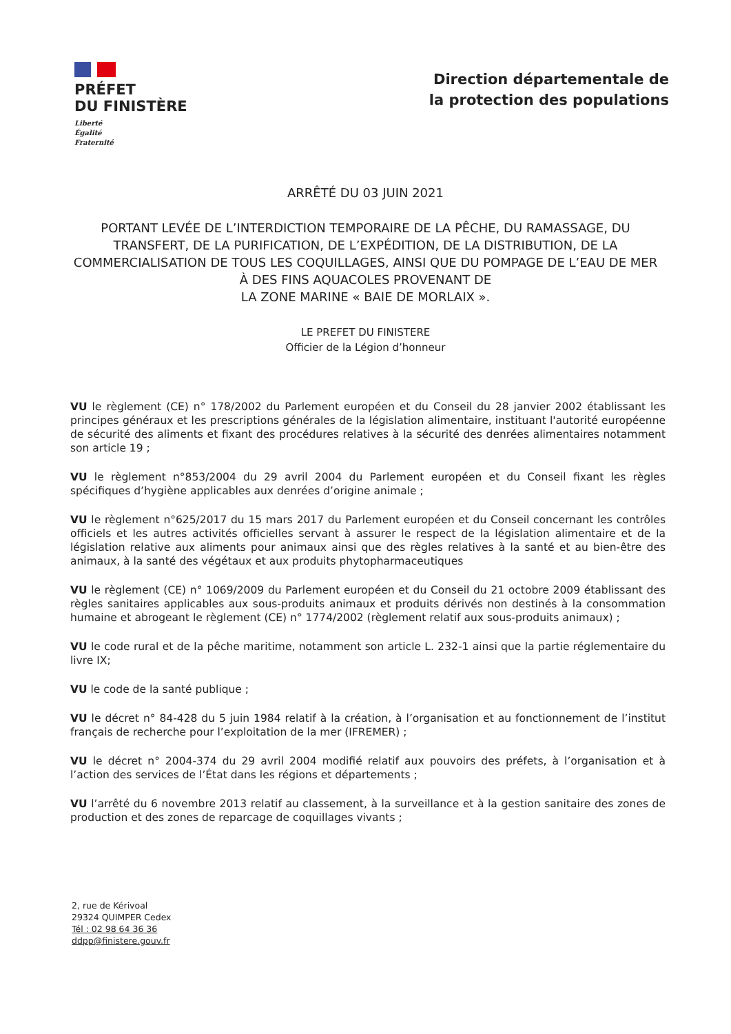PRÉFET
DU FINISTÈRE
Liberté
Égalité
Fraternité
Direction départementale de
la protection des populations
ARRÊTÉ DU 03 JUIN 2021
PORTANT LEVÉE DE L’INTERDICTION TEMPORAIRE DE LA PÊCHE, DU RAMASSAGE, DU TRANSFERT, DE LA PURIFICATION, DE L’EXPÉDITION, DE LA DISTRIBUTION, DE LA COMMERCIALISATION DE TOUS LES COQUILLAGES, AINSI QUE DU POMPAGE DE L’EAU DE MER À DES FINS AQUACOLES PROVENANT DE
LA ZONE MARINE « BAIE DE MORLAIX ».
LE PREFET DU FINISTERE
Officier de la Légion d’honneur
VU le règlement (CE) n° 178/2002 du Parlement européen et du Conseil du 28 janvier 2002 établissant les principes généraux et les prescriptions générales de la législation alimentaire, instituant l'autorité européenne de sécurité des aliments et fixant des procédures relatives à la sécurité des denrées alimentaires notamment son article 19 ;
VU le règlement n°853/2004 du 29 avril 2004 du Parlement européen et du Conseil fixant les règles spécifiques d’hygiène applicables aux denrées d’origine animale ;
VU le règlement n°625/2017 du 15 mars 2017 du Parlement européen et du Conseil concernant les contrôles officiels et les autres activités officielles servant à assurer le respect de la législation alimentaire et de la législation relative aux aliments pour animaux ainsi que des règles relatives à la santé et au bien-être des animaux, à la santé des végétaux et aux produits phytopharmaceutiques
VU le règlement (CE) n° 1069/2009 du Parlement européen et du Conseil du 21 octobre 2009 établissant des règles sanitaires applicables aux sous-produits animaux et produits dérivés non destinés à la consommation humaine et abrogeant le règlement (CE) n° 1774/2002 (règlement relatif aux sous-produits animaux) ;
VU le code rural et de la pêche maritime, notamment son article L. 232-1 ainsi que la partie réglementaire du livre IX;
VU le code de la santé publique ;
VU le décret n° 84-428 du 5 juin 1984 relatif à la création, à l’organisation et au fonctionnement de l’institut français de recherche pour l’exploitation de la mer (IFREMER) ;
VU le décret n° 2004-374 du 29 avril 2004 modifié relatif aux pouvoirs des préfets, à l’organisation et à l’action des services de l’État dans les régions et départements ;
VU l’arrêté du 6 novembre 2013 relatif au classement, à la surveillance et à la gestion sanitaire des zones de production et des zones de reparcage de coquillages vivants ;
2, rue de Kérivoal
29324 QUIMPER Cedex
Tél : 02 98 64 36 36
ddpp@finistere.gouv.fr